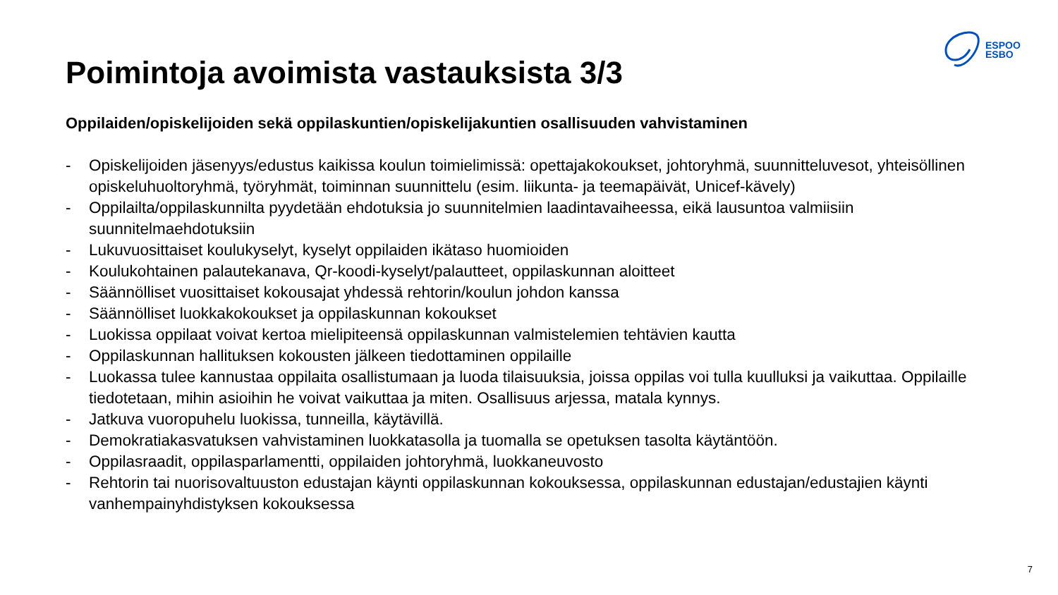ESPOO
ESBO
Poimintoja avoimista vastauksista 3/3
Oppilaiden/opiskelijoiden sekä oppilaskuntien/opiskelijakuntien osallisuuden vahvistaminen
- Opiskelijoiden jäsenyys/edustus kaikissa koulun toimielimissä: opettajakokoukset, johtoryhmä, suunnitteluvesot, yhteisöllinen opiskeluhuoltoryhmä, työryhmät, toiminnan suunnittelu (esim. liikunta- ja teemapäivät, Unicef-kävely)
- Oppilailta/oppilaskunnilta pyydetään ehdotuksia jo suunnitelmien laadintavaiheessa, eikä lausuntoa valmiisiin suunnitelmaehdotuksiin
- Lukuvuosittaiset koulukyselyt, kyselyt oppilaiden ikätaso huomioiden
- Koulukohtainen palautekanava, Qr-koodi-kyselyt/palautteet, oppilaskunnan aloitteet
- Säännölliset vuosittaiset kokousajat yhdessä rehtorin/koulun johdon kanssa
- Säännölliset luokkakokoukset ja oppilaskunnan kokoukset
- Luokissa oppilaat voivat kertoa mielipiteensä oppilaskunnan valmistelemien tehtävien kautta
- Oppilaskunnan hallituksen kokousten jälkeen tiedottaminen oppilaille
- Luokassa tulee kannustaa oppilaita osallistumaan ja luoda tilaisuuksia, joissa oppilas voi tulla kuulluksi ja vaikuttaa. Oppilaille tiedotetaan, mihin asioihin he voivat vaikuttaa ja miten. Osallisuus arjessa, matala kynnys.
- Jatkuva vuoropuhelu luokissa, tunneilla, käytävillä.
- Demokratiakasvatuksen vahvistaminen luokkatasolla ja tuomalla se opetuksen tasolta käytäntöön.
- Oppilasraadit, oppilasparlamentti, oppilaiden johtoryhmä, luokkaneuvosto
- Rehtorin tai nuorisovaltuuston edustajan käynti oppilaskunnan kokouksessa, oppilaskunnan edustajan/edustajien käynti vanhempainyhdistyksen kokouksessa
7